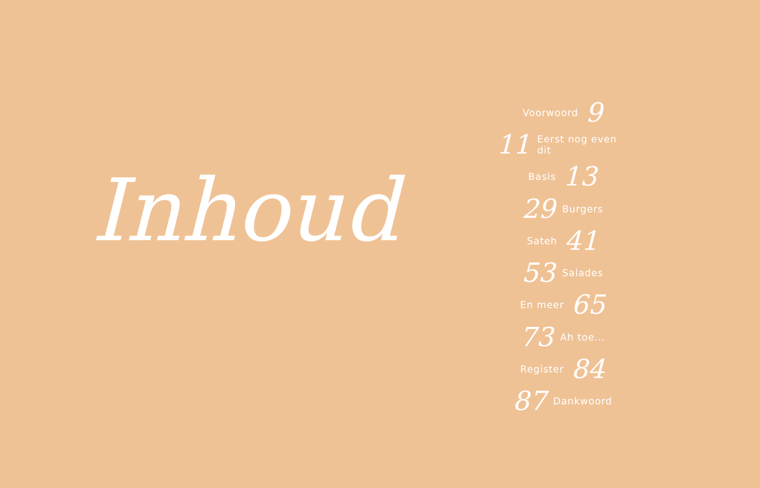Inhoud
Voorwoord 9
11 Eerst nog even dit
Basis 13
29 Burgers
Sateh 41
53 Salades
En meer 65
73 Ah toe...
Register 84
87 Dankwoord